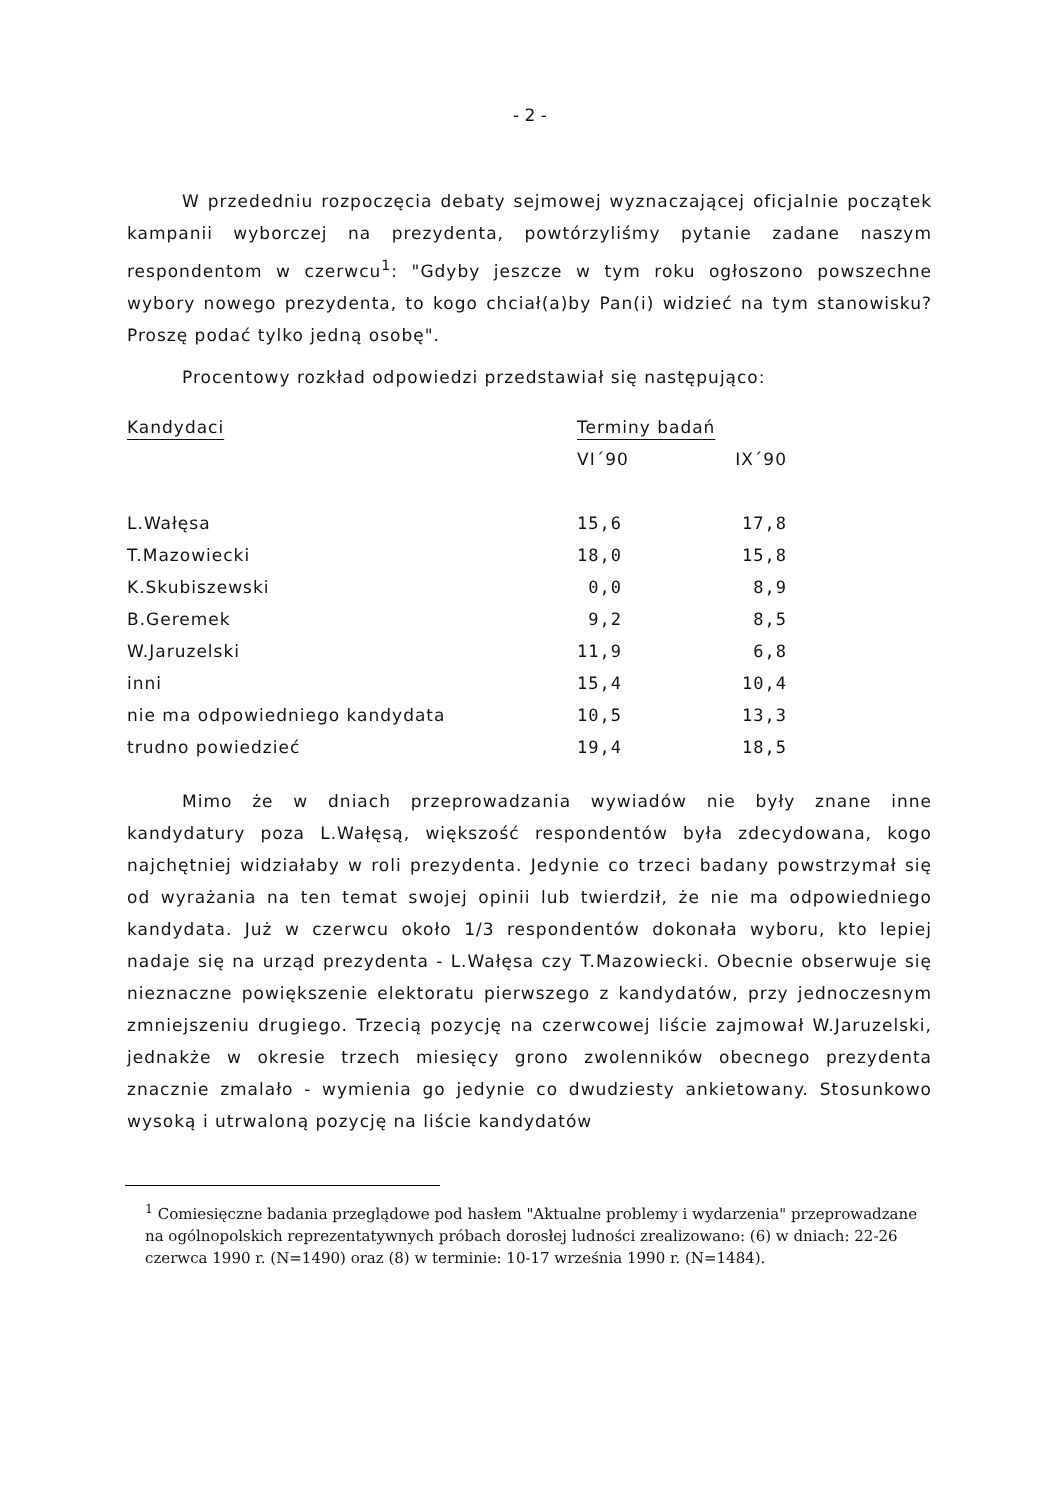- 2 -
W przededniu rozpoczęcia debaty sejmowej wyznaczającej oficjalnie początek kampanii wyborczej na prezydenta, powtórzyliśmy pytanie zadane naszym respondentom w czerwcu<sup>1</sup>: "Gdyby jeszcze w tym roku ogłoszono powszechne wybory nowego prezydenta, to kogo chciał(a)by Pan(i) widzieć na tym stanowisku? Proszę podać tylko jedną osobę".
Procentowy rozkład odpowiedzi przedstawiał się następująco:
| Kandydaci | Terminy badań | |
| --- | --- | --- |
| | VI´90 | IX´90 |
| L.Wałęsa | 15,6 | 17,8 |
| T.Mazowiecki | 18,0 | 15,8 |
| K.Skubiszewski | 0,0 | 8,9 |
| B.Geremek | 9,2 | 8,5 |
| W.Jaruzelski | 11,9 | 6,8 |
| inni | 15,4 | 10,4 |
| nie ma odpowiedniego kandydata | 10,5 | 13,3 |
| trudno powiedzieć | 19,4 | 18,5 |
Mimo że w dniach przeprowadzania wywiadów nie były znane inne kandydatury poza L.Wałęsą, większość respondentów była zdecydowana, kogo najchętniej widziałaby w roli prezydenta. Jedynie co trzeci badany powstrzymał się od wyrażania na ten temat swojej opinii lub twierdził, że nie ma odpowiedniego kandydata. Już w czerwcu około 1/3 respondentów dokonała wyboru, kto lepiej nadaje się na urząd prezydenta - L.Wałęsa czy T.Mazowiecki. Obecnie obserwuje się nieznaczne powiększenie elektoratu pierwszego z kandydatów, przy jednoczesnym zmniejszeniu drugiego. Trzecią pozycję na czerwcowej liście zajmował W.Jaruzelski, jednakże w okresie trzech miesięcy grono zwolenników obecnego prezydenta znacznie zmalało - wymienia go jedynie co dwudziesty ankietowany. Stosunkowo wysoką i utrwaloną pozycję na liście kandydatów
<sup>1</sup> Comiesięczne badania przeglądowe pod hasłem "Aktualne problemy i wydarzenia" przeprowadzane na ogólnopolskich reprezentatywnych próbach dorosłej ludności zrealizowano: (6) w dniach: 22-26 czerwca 1990 r. (N=1490) oraz (8) w terminie: 10-17 września 1990 r. (N=1484).